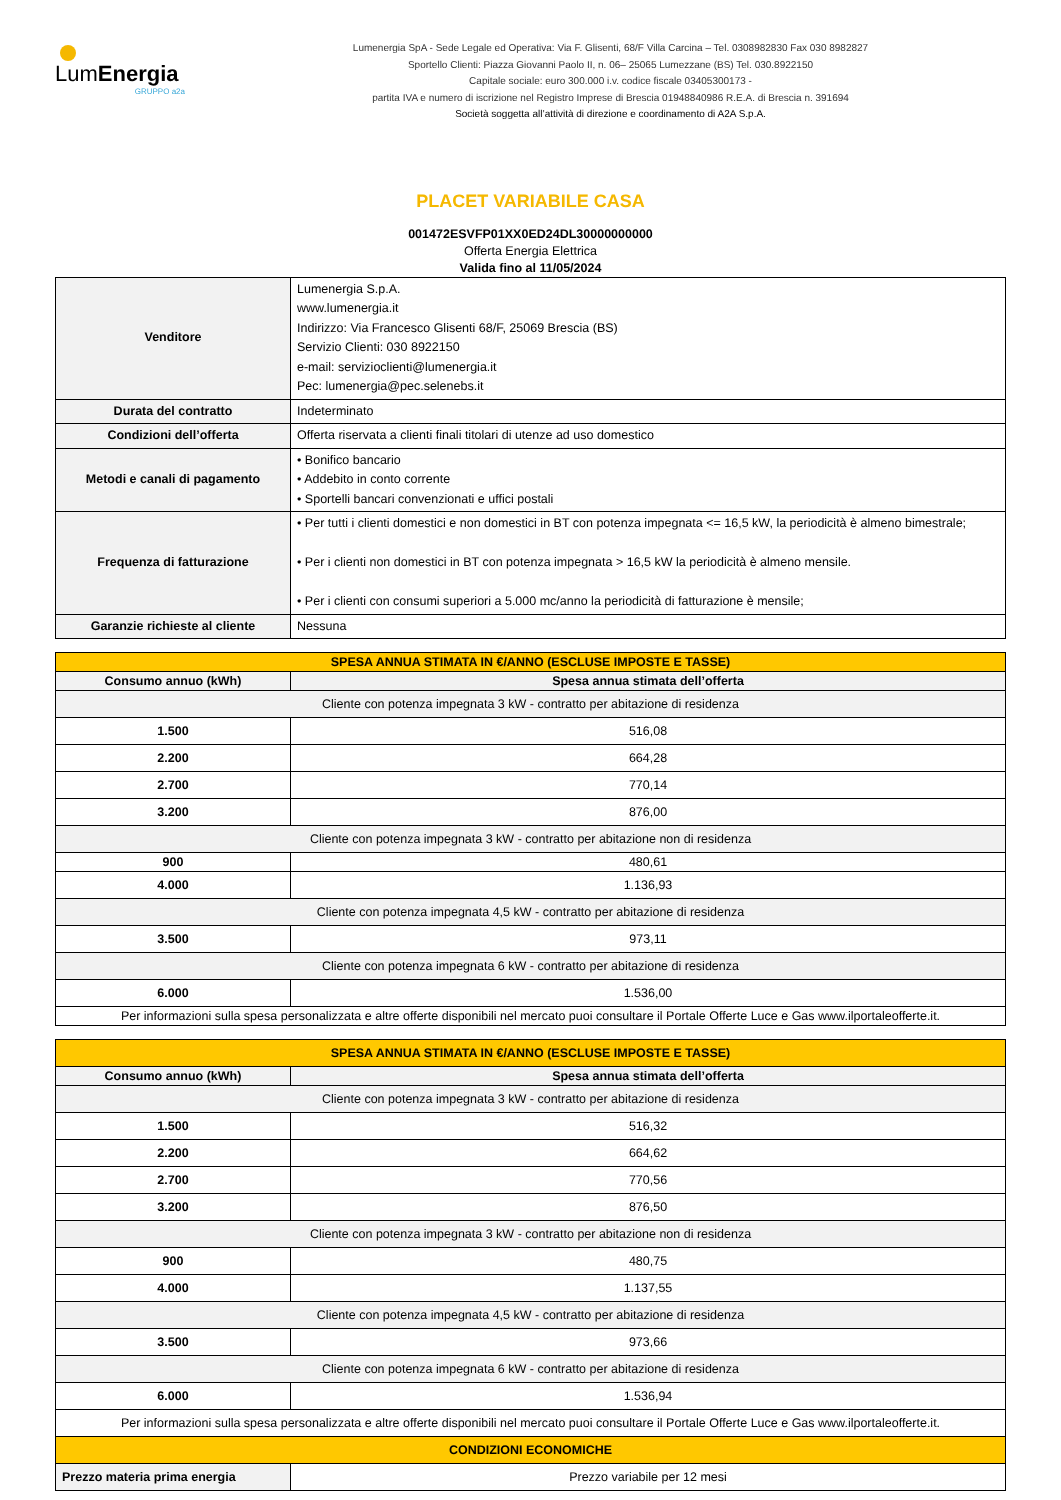LumEnergia
GRUPPO a2a
Lumenergia SpA - Sede Legale ed Operativa: Via F. Glisenti, 68/F Villa Carcina – Tel. 0308982830 Fax 030 8982827
Sportello Clienti: Piazza Giovanni Paolo II, n. 06– 25065 Lumezzane (BS) Tel. 030.8922150
Capitale sociale: euro 300.000 i.v. codice fiscale 03405300173 -
partita IVA e numero di iscrizione nel Registro Imprese di Brescia 01948840986 R.E.A. di Brescia n. 391694
Società soggetta all’attività di direzione e coordinamento di A2A S.p.A.
PLACET VARIABILE CASA
001472ESVFP01XX0ED24DL30000000000
Offerta Energia Elettrica
Valida fino al 11/05/2024
| Venditore | Lumenergia S.p.A. www.lumenergia.it Indirizzo: Via Francesco Glisenti 68/F, 25069 Brescia (BS) Servizio Clienti: 030 8922150 e-mail: servizioclienti@lumenergia.it Pec: lumenergia@pec.selenebs.it |
| Durata del contratto | Indeterminato |
| Condizioni dell’offerta | Offerta riservata a clienti finali titolari di utenze ad uso domestico |
| Metodi e canali di pagamento | • Bonifico bancario • Addebito in conto corrente • Sportelli bancari convenzionati e uffici postali |
| Frequenza di fatturazione | • Per tutti i clienti domestici e non domestici in BT con potenza impegnata <= 16,5 kW, la periodicità è almeno bimestrale; • Per i clienti non domestici in BT con potenza impegnata > 16,5 kW la periodicità è almeno mensile. • Per i clienti con consumi superiori a 5.000 mc/anno la periodicità di fatturazione è mensile; |
| Garanzie richieste al cliente | Nessuna |
| SPESA ANNUA STIMATA IN €/ANNO (ESCLUSE IMPOSTE E TASSE) | |
| Consumo annuo (kWh) | Spesa annua stimata dell’offerta |
| Cliente con potenza impegnata 3 kW - contratto per abitazione di residenza | |
| 1.500 | 516,08 |
| 2.200 | 664,28 |
| 2.700 | 770,14 |
| 3.200 | 876,00 |
| Cliente con potenza impegnata 3 kW - contratto per abitazione non di residenza | |
| 900 | 480,61 |
| 4.000 | 1.136,93 |
| Cliente con potenza impegnata 4,5 kW - contratto per abitazione di residenza | |
| 3.500 | 973,11 |
| Cliente con potenza impegnata 6 kW - contratto per abitazione di residenza | |
| 6.000 | 1.536,00 |
| Per informazioni sulla spesa personalizzata e altre offerte disponibili nel mercato puoi consultare il Portale Offerte Luce e Gas www.ilportaleofferte.it. | |
| SPESA ANNUA STIMATA IN €/ANNO (ESCLUSE IMPOSTE E TASSE) | |
| Consumo annuo (kWh) | Spesa annua stimata dell’offerta |
| Cliente con potenza impegnata 3 kW - contratto per abitazione di residenza | |
| 1.500 | 516,32 |
| 2.200 | 664,62 |
| 2.700 | 770,56 |
| 3.200 | 876,50 |
| Cliente con potenza impegnata 3 kW - contratto per abitazione non di residenza | |
| 900 | 480,75 |
| 4.000 | 1.137,55 |
| Cliente con potenza impegnata 4,5 kW - contratto per abitazione di residenza | |
| 3.500 | 973,66 |
| Cliente con potenza impegnata 6 kW - contratto per abitazione di residenza | |
| 6.000 | 1.536,94 |
| Per informazioni sulla spesa personalizzata e altre offerte disponibili nel mercato puoi consultare il Portale Offerte Luce e Gas www.ilportaleofferte.it. | |
| CONDIZIONI ECONOMICHE | |
| Prezzo materia prima energia | Prezzo variabile per 12 mesi |